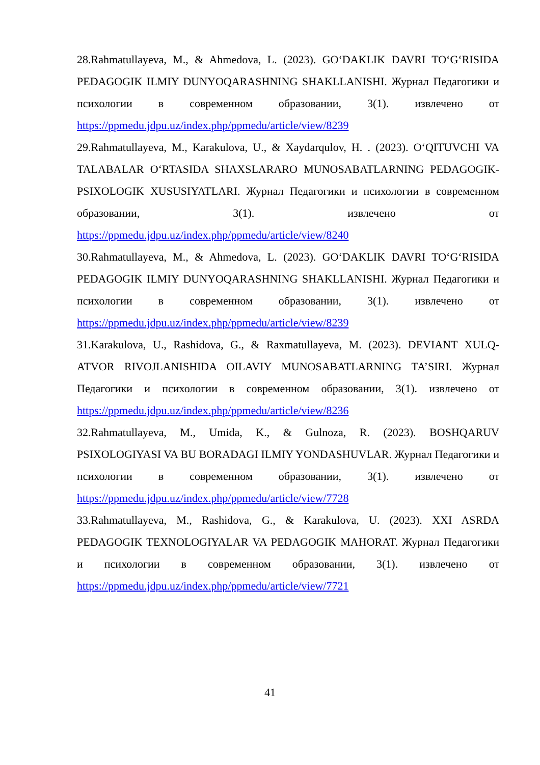28.Rahmatullayeva, M., & Ahmedova, L. (2023). GO‘DAKLIK DAVRI TO‘G‘RISIDA PEDAGOGIK ILMIY DUNYOQARASHNING SHAKLLANISHI. Журнал Педагогики и психологии в современном образовании, 3(1). извлечено от https://ppmedu.jdpu.uz/index.php/ppmedu/article/view/8239
29.Rahmatullayeva, M., Karakulova, U., & Xaydarqulov, H. . (2023). O‘QITUVCHI VA TALABALAR O‘RTASIDA SHAXSLARARO MUNOSABATLARNING PEDAGOGIK-PSIXOLOGIK XUSUSIYATLARI. Журнал Педагогики и психологии в современном образовании, 3(1). извлечено от https://ppmedu.jdpu.uz/index.php/ppmedu/article/view/8240
30.Rahmatullayeva, M., & Ahmedova, L. (2023). GO‘DAKLIK DAVRI TO‘G‘RISIDA PEDAGOGIK ILMIY DUNYOQARASHNING SHAKLLANISHI. Журнал Педагогики и психологии в современном образовании, 3(1). извлечено от https://ppmedu.jdpu.uz/index.php/ppmedu/article/view/8239
31.Karakulova, U., Rashidova, G., & Raxmatullayeva, M. (2023). DEVIANT XULQ-ATVOR RIVOJLANISHIDA OILAVIY MUNOSABATLARNING TA’SIRI. Журнал Педагогики и психологии в современном образовании, 3(1). извлечено от https://ppmedu.jdpu.uz/index.php/ppmedu/article/view/8236
32.Rahmatullayeva, M., Umida, K., & Gulnoza, R. (2023). BOSHQARUV PSIXOLOGIYASI VA BU BORADAGI ILMIY YONDASHUVLAR. Журнал Педагогики и психологии в современном образовании, 3(1). извлечено от https://ppmedu.jdpu.uz/index.php/ppmedu/article/view/7728
33.Rahmatullayeva, M., Rashidova, G., & Karakulova, U. (2023). XXI ASRDA PEDAGOGIK TEXNOLOGIYALAR VA PEDAGOGIK MAHORAT. Журнал Педагогики и психологии в современном образовании, 3(1). извлечено от https://ppmedu.jdpu.uz/index.php/ppmedu/article/view/7721
41